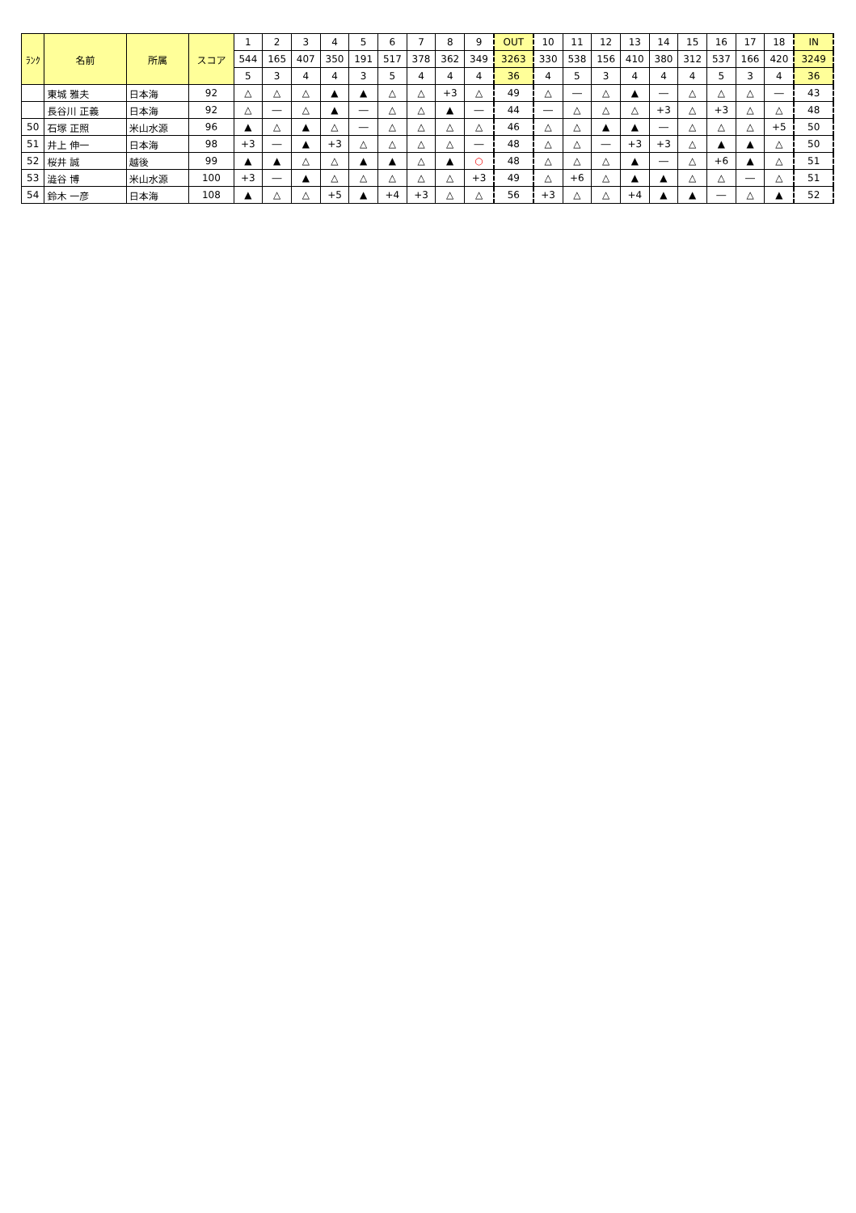| ﾗﾝｸ | 名前 | 所属 | スコア | 1 | 2 | 3 | 4 | 5 | 6 | 7 | 8 | 9 | OUT | 10 | 11 | 12 | 13 | 14 | 15 | 16 | 17 | 18 | IN |
| | | | | 544 | 165 | 407 | 350 | 191 | 517 | 378 | 362 | 349 | 3263 | 330 | 538 | 156 | 410 | 380 | 312 | 537 | 166 | 420 | 3249 |
| | | | | 5 | 3 | 4 | 4 | 3 | 5 | 4 | 4 | 4 | 36 | 4 | 5 | 3 | 4 | 4 | 4 | 5 | 3 | 4 | 36 |
| | 東城 雅夫 | 日本海 | 92 | △ | △ | △ | ▲ | ▲ | △ | △ | +3 | △ | 49 | △ | ― | △ | ▲ | ― | △ | △ | △ | ― | 43 |
| | 長谷川 正義 | 日本海 | 92 | △ | ― | △ | ▲ | ― | △ | △ | ▲ | ― | 44 | ― | △ | △ | △ | +3 | △ | +3 | △ | △ | 48 |
| 50 | 石塚 正照 | 米山水源 | 96 | ▲ | △ | ▲ | △ | ― | △ | △ | △ | △ | 46 | △ | △ | ▲ | ▲ | ― | △ | △ | △ | +5 | 50 |
| 51 | 井上 伸一 | 日本海 | 98 | +3 | ― | ▲ | +3 | △ | △ | △ | △ | ― | 48 | △ | △ | ― | +3 | +3 | △ | ▲ | ▲ | △ | 50 |
| 52 | 桜井 誠 | 越後 | 99 | ▲ | ▲ | △ | △ | ▲ | ▲ | △ | ▲ | ○ | 48 | △ | △ | △ | ▲ | ― | △ | +6 | ▲ | △ | 51 |
| 53 | 澁谷 博 | 米山水源 | 100 | +3 | ― | ▲ | △ | △ | △ | △ | △ | +3 | 49 | △ | +6 | △ | ▲ | ▲ | △ | △ | ― | △ | 51 |
| 54 | 鈴木 一彦 | 日本海 | 108 | ▲ | △ | △ | +5 | ▲ | +4 | +3 | △ | △ | 56 | +3 | △ | △ | +4 | ▲ | ▲ | ― | △ | ▲ | 52 |